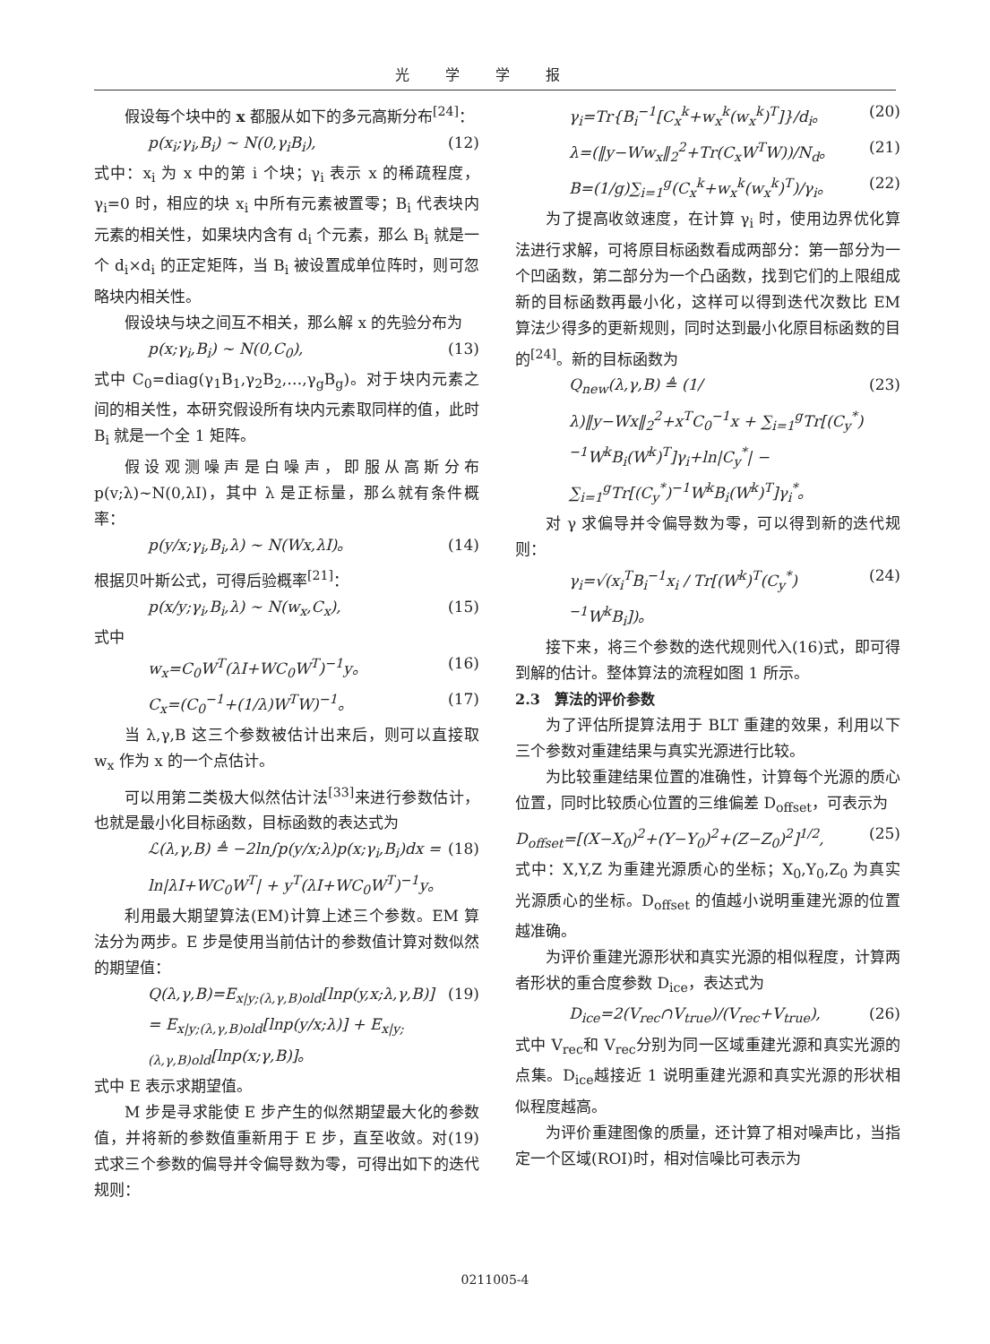光学学报
假设每个块中的 x 都服从如下的多元高斯分布<sup>[24]</sup>：
p(x<sub>i</sub>;γ<sub>i</sub>,B<sub>i</sub>) ~ N(0,γ<sub>i</sub>B<sub>i</sub>), (12)
式中：x<sub>i</sub> 为 x 中的第 i 个块；γ<sub>i</sub> 表示 x 的稀疏程度，γ<sub>i</sub>=0 时，相应的块 x<sub>i</sub> 中所有元素被置零；B<sub>i</sub> 代表块内元素的相关性，如果块内含有 d<sub>i</sub> 个元素，那么 B<sub>i</sub> 就是一个 d<sub>i</sub>×d<sub>i</sub> 的正定矩阵，当 B<sub>i</sub> 被设置成单位阵时，则可忽略块内相关性。
假设块与块之间互不相关，那么解 x 的先验分布为
p(x;γ<sub>i</sub>,B<sub>i</sub>) ~ N(0,C<sub>0</sub>), (13)
式中 C<sub>0</sub>=diag(γ<sub>1</sub>B<sub>1</sub>,γ<sub>2</sub>B<sub>2</sub>,…,γ<sub>g</sub>B<sub>g</sub>)。对于块内元素之间的相关性，本研究假设所有块内元素取同样的值，此时 B<sub>i</sub> 就是一个全 1 矩阵。
假设观测噪声是白噪声，即服从高斯分布 p(v;λ)~N(0,λI)，其中 λ 是正标量，那么就有条件概率：
p(y/x;γ<sub>i</sub>,B<sub>i</sub>,λ) ~ N(Wx,λI)。 (14)
根据贝叶斯公式，可得后验概率<sup>[21]</sup>：
p(x/y;γ<sub>i</sub>,B<sub>i</sub>,λ) ~ N(w<sub>x</sub>,C<sub>x</sub>), (15)
式中
w<sub>x</sub>=C<sub>0</sub>W<sup>T</sup>(λI+WC<sub>0</sub>W<sup>T</sup>)<sup>−1</sup>y。 (16)
C<sub>x</sub>=(C<sub>0</sub><sup>−1</sup>+(1/λ)W<sup>T</sup>W)<sup>−1</sup>。 (17)
当 λ,γ,B 这三个参数被估计出来后，则可以直接取 w<sub>x</sub> 作为 x 的一个点估计。
可以用第二类极大似然估计法<sup>[33]</sup>来进行参数估计，也就是最小化目标函数，目标函数的表达式为
ℒ(λ,γ,B) ≜ −2ln∫p(y/x;λ)p(x;γ<sub>i</sub>,B<sub>i</sub>)dx = ln|λI+WC<sub>0</sub>W<sup>T</sup>| + y<sup>T</sup>(λI+WC<sub>0</sub>W<sup>T</sup>)<sup>−1</sup>y。 (18)
利用最大期望算法(EM)计算上述三个参数。EM 算法分为两步。E 步是使用当前估计的参数值计算对数似然的期望值：
Q(λ,γ,B)=E<sub>x|y;(λ,γ,B)old</sub>[lnp(y,x;λ,γ,B)] = E<sub>x|y;(λ,γ,B)old</sub>[lnp(y/x;λ)] + E<sub>x|y;(λ,γ,B)old</sub>[lnp(x;γ,B)]。 (19)
式中 E 表示求期望值。
M 步是寻求能使 E 步产生的似然期望最大化的参数值，并将新的参数值重新用于 E 步，直至收敛。对(19)式求三个参数的偏导并令偏导数为零，可得出如下的迭代规则：
γ<sub>i</sub>=Tr{B<sub>i</sub><sup>−1</sup>[C<sub>x</sub><sup>k</sup>+w<sub>x</sub><sup>k</sup>(w<sub>x</sub><sup>k</sup>)<sup>T</sup>]}/d<sub>i</sub>。 (20)
λ=(‖y−Ww<sub>x</sub>‖<sub>2</sub><sup>2</sup>+Tr(C<sub>x</sub>W<sup>T</sup>W))/N<sub>d</sub>。 (21)
B=(1/g)∑<sub>i=1</sub><sup>g</sup>(C<sub>x</sub><sup>k</sup>+w<sub>x</sub><sup>k</sup>(w<sub>x</sub><sup>k</sup>)<sup>T</sup>)/γ<sub>i</sub>。 (22)
为了提高收敛速度，在计算 γ<sub>i</sub> 时，使用边界优化算法进行求解，可将原目标函数看成两部分：第一部分为一个凹函数，第二部分为一个凸函数，找到它们的上限组成新的目标函数再最小化，这样可以得到迭代次数比 EM 算法少得多的更新规则，同时达到最小化原目标函数的目的<sup>[24]</sup>。新的目标函数为
Q<sub>new</sub>(λ,γ,B) ≜ (1/λ)‖y−Wx‖<sub>2</sub><sup>2</sup>+x<sup>T</sup>C<sub>0</sub><sup>−1</sup>x + ∑<sub>i=1</sub><sup>g</sup>Tr[(C<sub>y</sub><sup>*</sup>)<sup>−1</sup>W<sup>k</sup>B<sub>i</sub>(W<sup>k</sup>)<sup>T</sup>]γ<sub>i</sub>+ln|C<sub>y</sub><sup>*</sup>| − ∑<sub>i=1</sub><sup>g</sup>Tr[(C<sub>y</sub><sup>*</sup>)<sup>−1</sup>W<sup>k</sup>B<sub>i</sub>(W<sup>k</sup>)<sup>T</sup>]γ<sub>i</sub><sup>*</sup>。 (23)
对 γ 求偏导并令偏导数为零，可以得到新的迭代规则：
γ<sub>i</sub>=√(x<sub>i</sub><sup>T</sup>B<sub>i</sub><sup>−1</sup>x<sub>i</sub> / Tr[(W<sup>k</sup>)<sup>T</sup>(C<sub>y</sub><sup>*</sup>)<sup>−1</sup>W<sup>k</sup>B<sub>i</sub>])。 (24)
接下来，将三个参数的迭代规则代入(16)式，即可得到解的估计。整体算法的流程如图 1 所示。
2.3　算法的评价参数
为了评估所提算法用于 BLT 重建的效果，利用以下三个参数对重建结果与真实光源进行比较。
为比较重建结果位置的准确性，计算每个光源的质心位置，同时比较质心位置的三维偏差 D<sub>offset</sub>，可表示为
D<sub>offset</sub>=[(X−X<sub>0</sub>)<sup>2</sup>+(Y−Y<sub>0</sub>)<sup>2</sup>+(Z−Z<sub>0</sub>)<sup>2</sup>]<sup>1/2</sup>, (25)
式中：X,Y,Z 为重建光源质心的坐标；X<sub>0</sub>,Y<sub>0</sub>,Z<sub>0</sub> 为真实光源质心的坐标。D<sub>offset</sub> 的值越小说明重建光源的位置越准确。
为评价重建光源形状和真实光源的相似程度，计算两者形状的重合度参数 D<sub>ice</sub>，表达式为
D<sub>ice</sub>=2(V<sub>rec</sub>∩V<sub>true</sub>)/(V<sub>rec</sub>+V<sub>true</sub>), (26)
式中 V<sub>rec</sub>和 V<sub>rec</sub>分别为同一区域重建光源和真实光源的点集。D<sub>ice</sub>越接近 1 说明重建光源和真实光源的形状相似程度越高。
为评价重建图像的质量，还计算了相对噪声比，当指定一个区域(ROI)时，相对信噪比可表示为
0211005-4